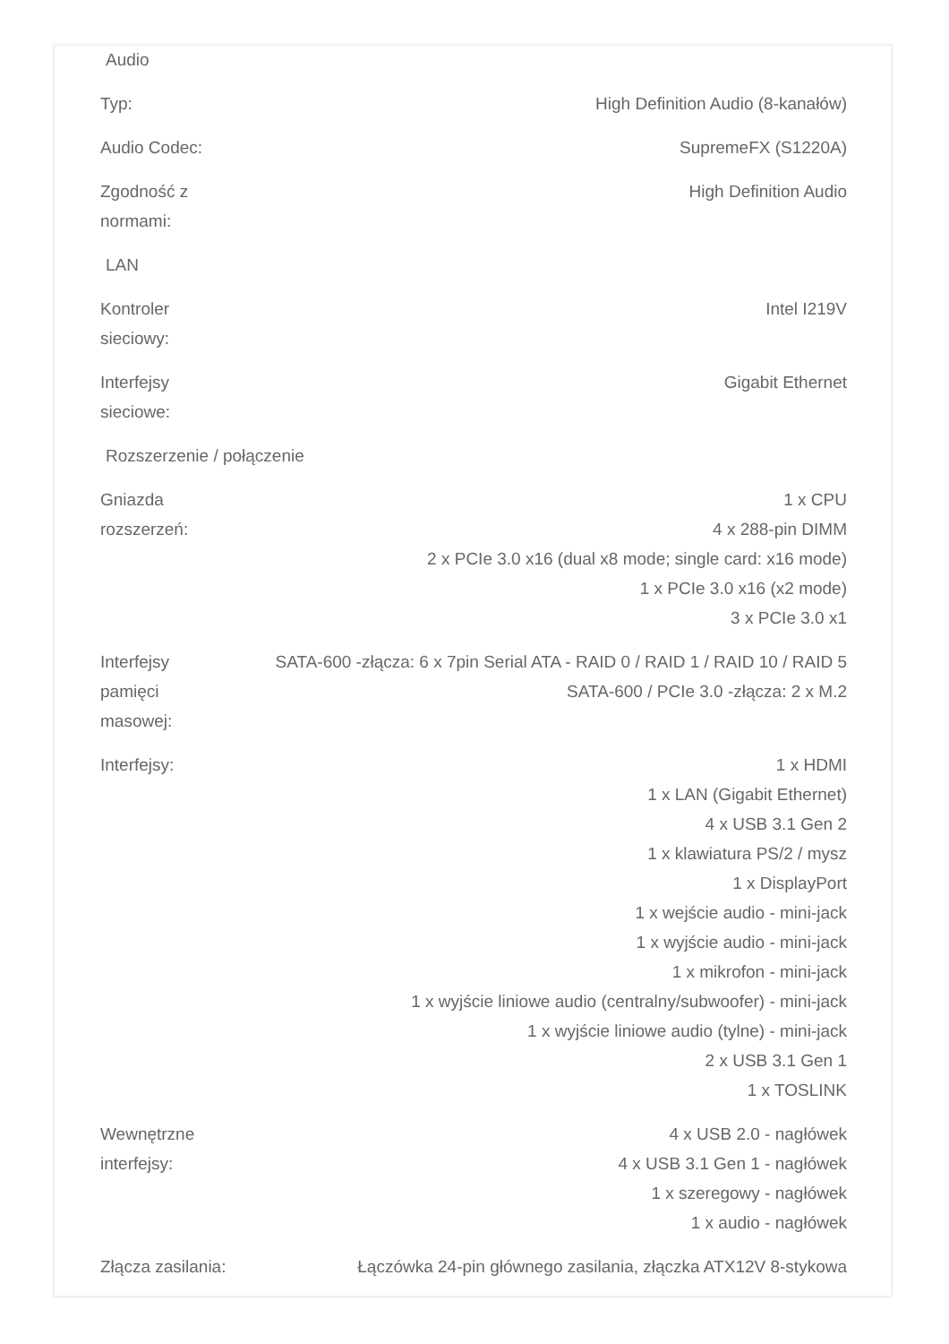| Audio | |
| Typ: | High Definition Audio (8-kanałów) |
| Audio Codec: | SupremeFX (S1220A) |
| Zgodność z normami: | High Definition Audio |
| LAN | |
| Kontroler sieciowy: | Intel I219V |
| Interfejsy sieciowe: | Gigabit Ethernet |
| Rozszerzenie / połączenie | |
| Gniazda rozszerzeń: | 1 x CPU 4 x 288-pin DIMM 2 x PCIe 3.0 x16 (dual x8 mode; single card: x16 mode) 1 x PCIe 3.0 x16 (x2 mode) 3 x PCIe 3.0 x1 |
| Interfejsy pamięci masowej: | SATA-600 -złącza: 6 x 7pin Serial ATA - RAID 0 / RAID 1 / RAID 10 / RAID 5 SATA-600 / PCIe 3.0 -złącza: 2 x M.2 |
| Interfejsy: | 1 x HDMI 1 x LAN (Gigabit Ethernet) 4 x USB 3.1 Gen 2 1 x klawiatura PS/2 / mysz 1 x DisplayPort 1 x wejście audio - mini-jack 1 x wyjście audio - mini-jack 1 x mikrofon - mini-jack 1 x wyjście liniowe audio (centralny/subwoofer) - mini-jack 1 x wyjście liniowe audio (tylne) - mini-jack 2 x USB 3.1 Gen 1 1 x TOSLINK |
| Wewnętrzne interfejsy: | 4 x USB 2.0 - nagłówek 4 x USB 3.1 Gen 1 - nagłówek 1 x szeregowy - nagłówek 1 x audio - nagłówek |
| Złącza zasilania: | Łączówka 24-pin głównego zasilania, złączka ATX12V 8-stykowa |